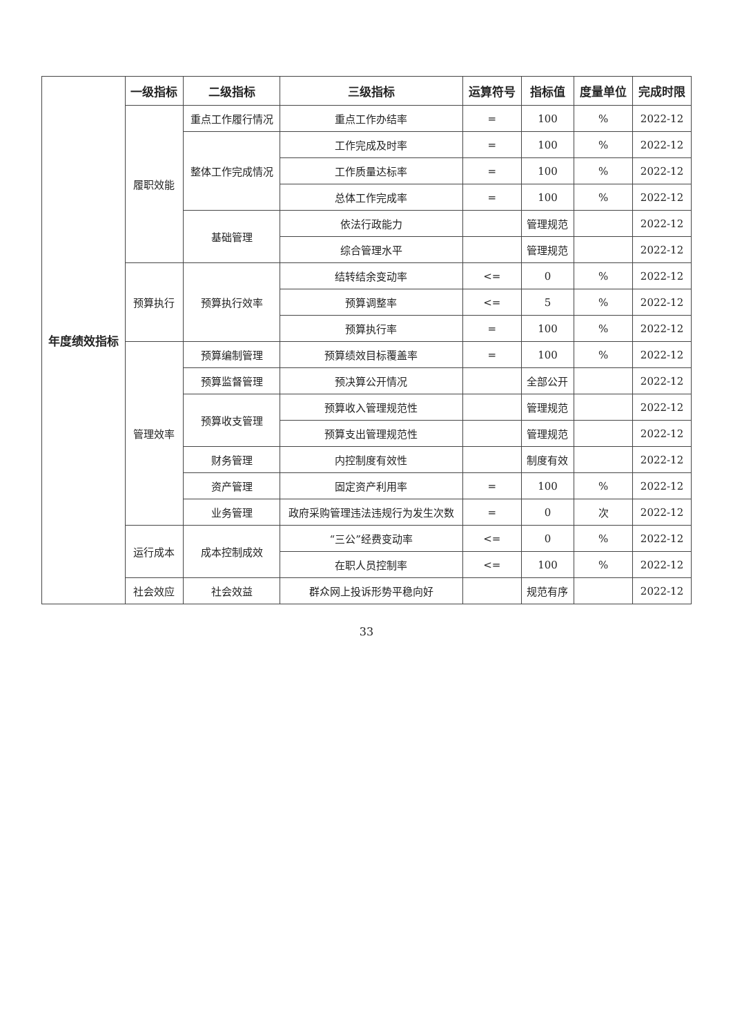| 年度绩效指标 | 一级指标 | 二级指标 | 三级指标 | 运算符号 | 指标值 | 度量单位 | 完成时限 |
| --- | --- | --- | --- | --- | --- | --- | --- |
| | 履职效能 | 重点工作履行情况 | 重点工作办结率 | = | 100 | % | 2022-12 |
| | | 整体工作完成情况 | 工作完成及时率 | = | 100 | % | 2022-12 |
| | | | 工作质量达标率 | = | 100 | % | 2022-12 |
| | | | 总体工作完成率 | = | 100 | % | 2022-12 |
| | | 基础管理 | 依法行政能力 | | 管理规范 | | 2022-12 |
| | | | 综合管理水平 | | 管理规范 | | 2022-12 |
| | 预算执行 | 预算执行效率 | 结转结余变动率 | <= | 0 | % | 2022-12 |
| | | | 预算调整率 | <= | 5 | % | 2022-12 |
| | | | 预算执行率 | = | 100 | % | 2022-12 |
| | 管理效率 | 预算编制管理 | 预算绩效目标覆盖率 | = | 100 | % | 2022-12 |
| | | 预算监督管理 | 预决算公开情况 | | 全部公开 | | 2022-12 |
| | | 预算收支管理 | 预算收入管理规范性 | | 管理规范 | | 2022-12 |
| | | | 预算支出管理规范性 | | 管理规范 | | 2022-12 |
| | | 财务管理 | 内控制度有效性 | | 制度有效 | | 2022-12 |
| | | 资产管理 | 固定资产利用率 | = | 100 | % | 2022-12 |
| | | 业务管理 | 政府采购管理违法违规行为发生次数 | = | 0 | 次 | 2022-12 |
| | 运行成本 | 成本控制成效 | “三公”经费变动率 | <= | 0 | % | 2022-12 |
| | | | 在职人员控制率 | <= | 100 | % | 2022-12 |
| | 社会效应 | 社会效益 | 群众网上投诉形势平稳向好 | | 规范有序 | | 2022-12 |
33